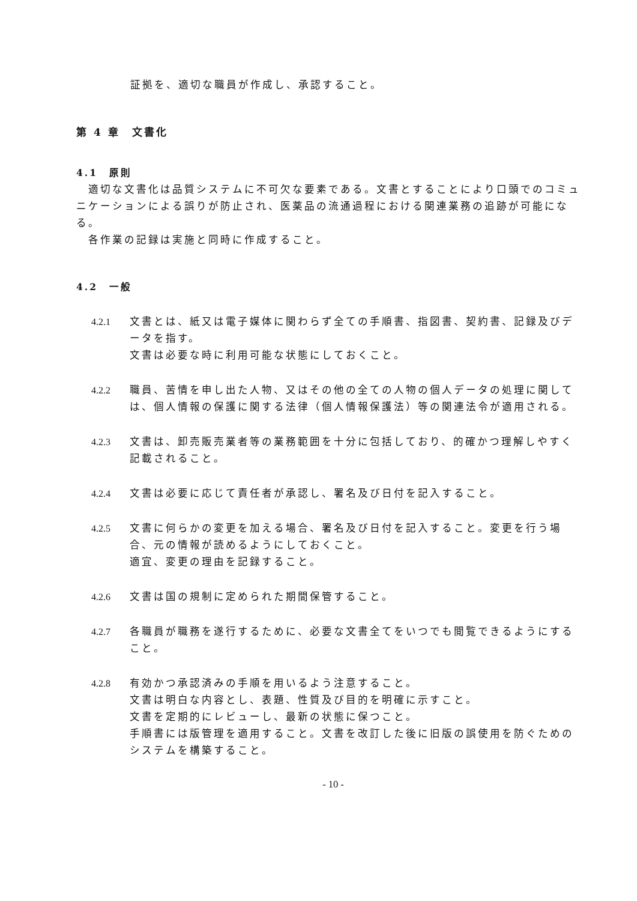証拠を、適切な職員が作成し、承認すること。
第 4 章　文書化
4.1　原則
　適切な文書化は品質システムに不可欠な要素である。文書とすることにより口頭でのコミュニケーションによる誤りが防止され、医薬品の流通過程における関連業務の追跡が可能になる。
　各作業の記録は実施と同時に作成すること。
4.2　一般
4.2.1 文書とは、紙又は電子媒体に関わらず全ての手順書、指図書、契約書、記録及びデータを指す。
文書は必要な時に利用可能な状態にしておくこと。
4.2.2 職員、苦情を申し出た人物、又はその他の全ての人物の個人データの処理に関しては、個人情報の保護に関する法律（個人情報保護法）等の関連法令が適用される。
4.2.3 文書は、卸売販売業者等の業務範囲を十分に包括しており、的確かつ理解しやすく記載されること。
4.2.4 文書は必要に応じて責任者が承認し、署名及び日付を記入すること。
4.2.5 文書に何らかの変更を加える場合、署名及び日付を記入すること。変更を行う場合、元の情報が読めるようにしておくこと。
適宜、変更の理由を記録すること。
4.2.6 文書は国の規制に定められた期間保管すること。
4.2.7 各職員が職務を遂行するために、必要な文書全てをいつでも閲覧できるようにすること。
4.2.8 有効かつ承認済みの手順を用いるよう注意すること。
文書は明白な内容とし、表題、性質及び目的を明確に示すこと。
文書を定期的にレビューし、最新の状態に保つこと。
手順書には版管理を適用すること。文書を改訂した後に旧版の誤使用を防ぐためのシステムを構築すること。
- 10 -